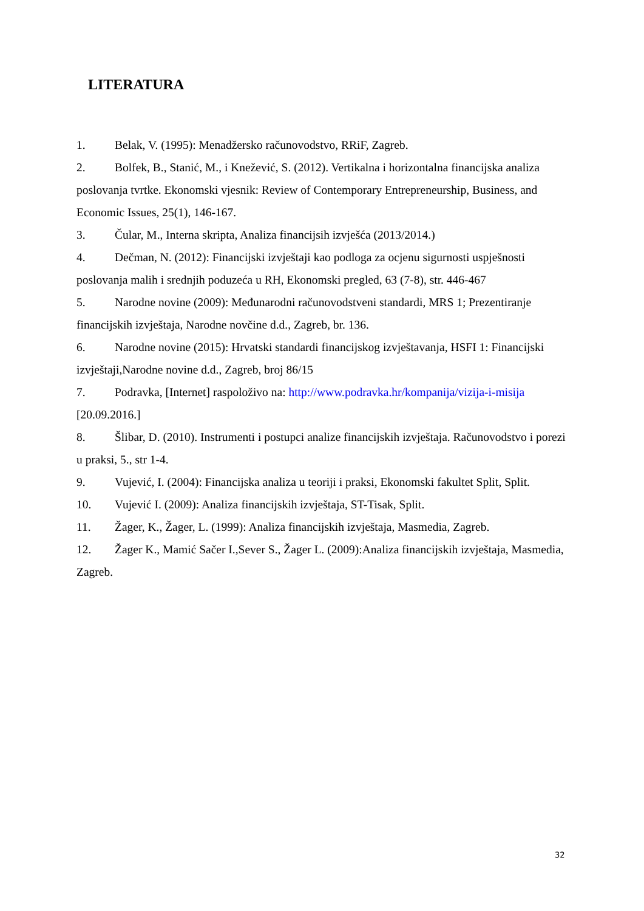LITERATURA
1. Belak, V. (1995): Menadžersko računovodstvo, RRiF, Zagreb.
2. Bolfek, B., Stanić, M., i Knežević, S. (2012). Vertikalna i horizontalna financijska analiza poslovanja tvrtke. Ekonomski vjesnik: Review of Contemporary Entrepreneurship, Business, and Economic Issues, 25(1), 146-167.
3. Čular, M., Interna skripta, Analiza financijsih izvješća (2013/2014.)
4. Dečman, N. (2012): Financijski izvještaji kao podloga za ocjenu sigurnosti uspješnosti poslovanja malih i srednjih poduzeća u RH, Ekonomski pregled, 63 (7-8), str. 446-467
5. Narodne novine (2009): Međunarodni računovodstveni standardi, MRS 1; Prezentiranje financijskih izvještaja, Narodne novčine d.d., Zagreb, br. 136.
6. Narodne novine (2015): Hrvatski standardi financijskog izvještavanja, HSFI 1: Financijski izvještaji,Narodne novine d.d., Zagreb, broj 86/15
7. Podravka, [Internet] raspoloživo na: http://www.podravka.hr/kompanija/vizija-i-misija [20.09.2016.]
8. Šlibar, D. (2010). Instrumenti i postupci analize financijskih izvještaja. Računovodstvo i porezi u praksi, 5., str 1-4.
9. Vujević, I. (2004): Financijska analiza u teoriji i praksi, Ekonomski fakultet Split, Split.
10. Vujević I. (2009): Analiza financijskih izvještaja, ST-Tisak, Split.
11. Žager, K., Žager, L. (1999): Analiza financijskih izvještaja, Masmedia, Zagreb.
12. Žager K., Mamić Sačer I.,Sever S., Žager L. (2009):Analiza financijskih izvještaja, Masmedia, Zagreb.
32